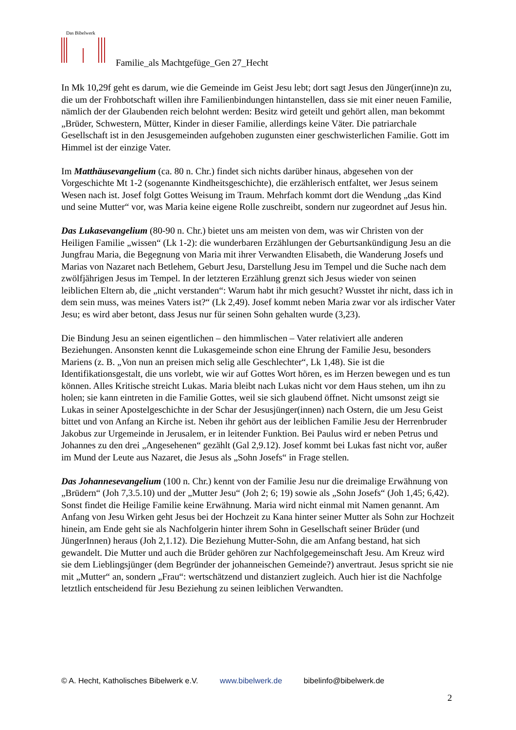Das Bibelwerk
Familie_als Machtgefüge_Gen 27_Hecht
In Mk 10,29f geht es darum, wie die Gemeinde im Geist Jesu lebt; dort sagt Jesus den Jünger(inne)n zu, die um der Frohbotschaft willen ihre Familienbindungen hintanstellen, dass sie mit einer neuen Familie, nämlich der der Glaubenden reich belohnt werden: Besitz wird geteilt und gehört allen, man bekommt „Brüder, Schwestern, Mütter, Kinder in dieser Familie, allerdings keine Väter. Die patriarchale Gesellschaft ist in den Jesusgemeinden aufgehoben zugunsten einer geschwisterlichen Familie. Gott im Himmel ist der einzige Vater.
Im Matthäusevangelium (ca. 80 n. Chr.) findet sich nichts darüber hinaus, abgesehen von der Vorgeschichte Mt 1-2 (sogenannte Kindheitsgeschichte), die erzählerisch entfaltet, wer Jesus seinem Wesen nach ist. Josef folgt Gottes Weisung im Traum. Mehrfach kommt dort die Wendung „das Kind und seine Mutter“ vor, was Maria keine eigene Rolle zuschreibt, sondern nur zugeordnet auf Jesus hin.
Das Lukasevangelium (80-90 n. Chr.) bietet uns am meisten von dem, was wir Christen von der Heiligen Familie „wissen“ (Lk 1-2): die wunderbaren Erzählungen der Geburtsankündigung Jesu an die Jungfrau Maria, die Begegnung von Maria mit ihrer Verwandten Elisabeth, die Wanderung Josefs und Marias von Nazaret nach Betlehem, Geburt Jesu, Darstellung Jesu im Tempel und die Suche nach dem zwölfjährigen Jesus im Tempel. In der letzteren Erzählung grenzt sich Jesus wieder von seinen leiblichen Eltern ab, die „nicht verstanden“: Warum habt ihr mich gesucht? Wusstet ihr nicht, dass ich in dem sein muss, was meines Vaters ist?“ (Lk 2,49). Josef kommt neben Maria zwar vor als irdischer Vater Jesu; es wird aber betont, dass Jesus nur für seinen Sohn gehalten wurde (3,23).
Die Bindung Jesu an seinen eigentlichen – den himmlischen – Vater relativiert alle anderen Beziehungen. Ansonsten kennt die Lukasgemeinde schon eine Ehrung der Familie Jesu, besonders Mariens (z. B. „Von nun an preisen mich selig alle Geschlechter“, Lk 1,48). Sie ist die Identifikationsgestalt, die uns vorlebt, wie wir auf Gottes Wort hören, es im Herzen bewegen und es tun können. Alles Kritische streicht Lukas. Maria bleibt nach Lukas nicht vor dem Haus stehen, um ihn zu holen; sie kann eintreten in die Familie Gottes, weil sie sich glaubend öffnet. Nicht umsonst zeigt sie Lukas in seiner Apostelgeschichte in der Schar der Jesusjünger(innen) nach Ostern, die um Jesu Geist bittet und von Anfang an Kirche ist. Neben ihr gehört aus der leiblichen Familie Jesu der Herrenbruder Jakobus zur Urgemeinde in Jerusalem, er in leitender Funktion. Bei Paulus wird er neben Petrus und Johannes zu den drei „Angesehenen“ gezählt (Gal 2,9.12). Josef kommt bei Lukas fast nicht vor, außer im Mund der Leute aus Nazaret, die Jesus als „Sohn Josefs“ in Frage stellen.
Das Johannesevangelium (100 n. Chr.) kennt von der Familie Jesu nur die dreimalige Erwähnung von „Brüdern“ (Joh 7,3.5.10) und der „Mutter Jesu“ (Joh 2; 6; 19) sowie als „Sohn Josefs“ (Joh 1,45; 6,42). Sonst findet die Heilige Familie keine Erwähnung. Maria wird nicht einmal mit Namen genannt. Am Anfang von Jesu Wirken geht Jesus bei der Hochzeit zu Kana hinter seiner Mutter als Sohn zur Hochzeit hinein, am Ende geht sie als Nachfolgerin hinter ihrem Sohn in Gesellschaft seiner Brüder (und JüngerInnen) heraus (Joh 2,1.12). Die Beziehung Mutter-Sohn, die am Anfang bestand, hat sich gewandelt. Die Mutter und auch die Brüder gehören zur Nachfolgegemeinschaft Jesu. Am Kreuz wird sie dem Lieblingsjünger (dem Begründer der johanneischen Gemeinde?) anvertraut. Jesus spricht sie nie mit „Mutter“ an, sondern „Frau“: wertschätzend und distanziert zugleich. Auch hier ist die Nachfolge letztlich entscheidend für Jesu Beziehung zu seinen leiblichen Verwandten.
© A. Hecht, Katholisches Bibelwerk e.V. www.bibelwerk.de bibelinfo@bibelwerk.de
2